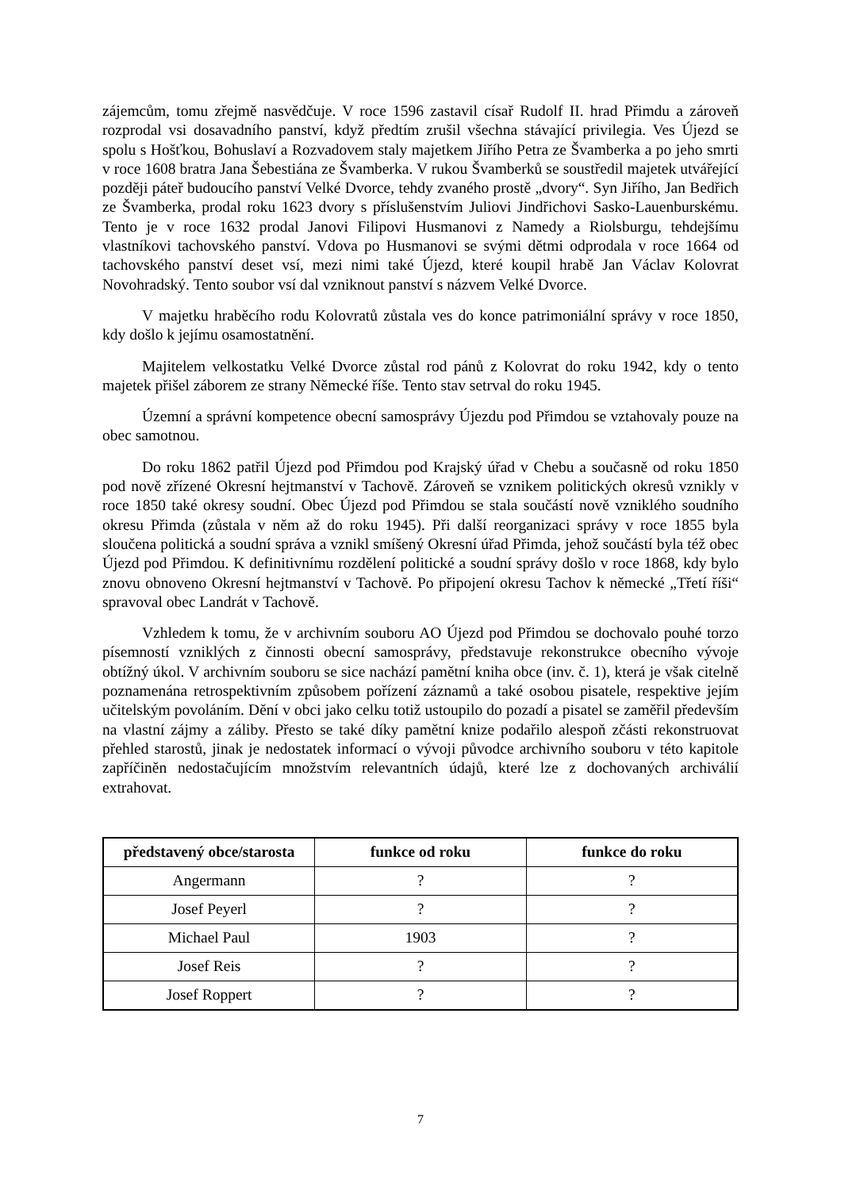zájemcům, tomu zřejmě nasvědčuje. V roce 1596 zastavil císař Rudolf II. hrad Přimdu a zároveň rozprodal vsi dosavadního panství, když předtím zrušil všechna stávající privilegia. Ves Újezd se spolu s Hošťkou, Bohuslaví a Rozvadovem staly majetkem Jiřího Petra ze Švamberka a po jeho smrti v roce 1608 bratra Jana Šebestiána ze Švamberka. V rukou Švamberků se soustředil majetek utvářející později páteř budoucího panství Velké Dvorce, tehdy zvaného prostě „dvory“. Syn Jiřího, Jan Bedřich ze Švamberka, prodal roku 1623 dvory s příslušenstvím Juliovi Jindřichovi Sasko-Lauenburskému. Tento je v roce 1632 prodal Janovi Filipovi Husmanovi z Namedy a Riolsburgu, tehdejšímu vlastníkovi tachovského panství. Vdova po Husmanovi se svými dětmi odprodala v roce 1664 od tachovského panství deset vsí, mezi nimi také Újezd, které koupil hrabě Jan Václav Kolovrat Novohradský. Tento soubor vsí dal vzniknout panství s názvem Velké Dvorce.
V majetku hraběcího rodu Kolovratů zůstala ves do konce patrimoniální správy v roce 1850, kdy došlo k jejímu osamostatnění.
Majitelem velkostatku Velké Dvorce zůstal rod pánů z Kolovrat do roku 1942, kdy o tento majetek přišel záborem ze strany Německé říše. Tento stav setrval do roku 1945.
Územní a správní kompetence obecní samosprávy Újezdu pod Přimdou se vztahovaly pouze na obec samotnou.
Do roku 1862 patřil Újezd pod Přimdou pod Krajský úřad v Chebu a současně od roku 1850 pod nově zřízené Okresní hejtmanství v Tachově. Zároveň se vznikem politických okresů vznikly v roce 1850 také okresy soudní. Obec Újezd pod Přimdou se stala součástí nově vzniklého soudního okresu Přimda (zůstala v něm až do roku 1945). Při další reorganizaci správy v roce 1855 byla sloučena politická a soudní správa a vznikl smíšený Okresní úřad Přimda, jehož součástí byla též obec Újezd pod Přimdou. K definitivnímu rozdělení politické a soudní správy došlo v roce 1868, kdy bylo znovu obnoveno Okresní hejtmanství v Tachově. Po připojení okresu Tachov k německé „Třetí říši“ spravoval obec Landrát v Tachově.
Vzhledem k tomu, že v archivním souboru AO Újezd pod Přimdou se dochovalo pouhé torzo písemností vzniklých z činnosti obecní samosprávy, představuje rekonstrukce obecního vývoje obtížný úkol. V archivním souboru se sice nachází pamětní kniha obce (inv. č. 1), která je však citelně poznamenána retrospektivním způsobem pořízení záznamů a také osobou pisatele, respektive jejím učitelským povoláním. Dění v obci jako celku totiž ustoupilo do pozadí a pisatel se zaměřil především na vlastní zájmy a záliby. Přesto se také díky pamětní knize podařilo alespoň zčásti rekonstruovat přehled starostů, jinak je nedostatek informací o vývoji původce archivního souboru v této kapitole zapříčiněn nedostačujícím množstvím relevantních údajů, které lze z dochovaných archiválií extrahovat.
| představený obce/starosta | funkce od roku | funkce do roku |
| --- | --- | --- |
| Angermann | ? | ? |
| Josef Peyerl | ? | ? |
| Michael Paul | 1903 | ? |
| Josef Reis | ? | ? |
| Josef Roppert | ? | ? |
7